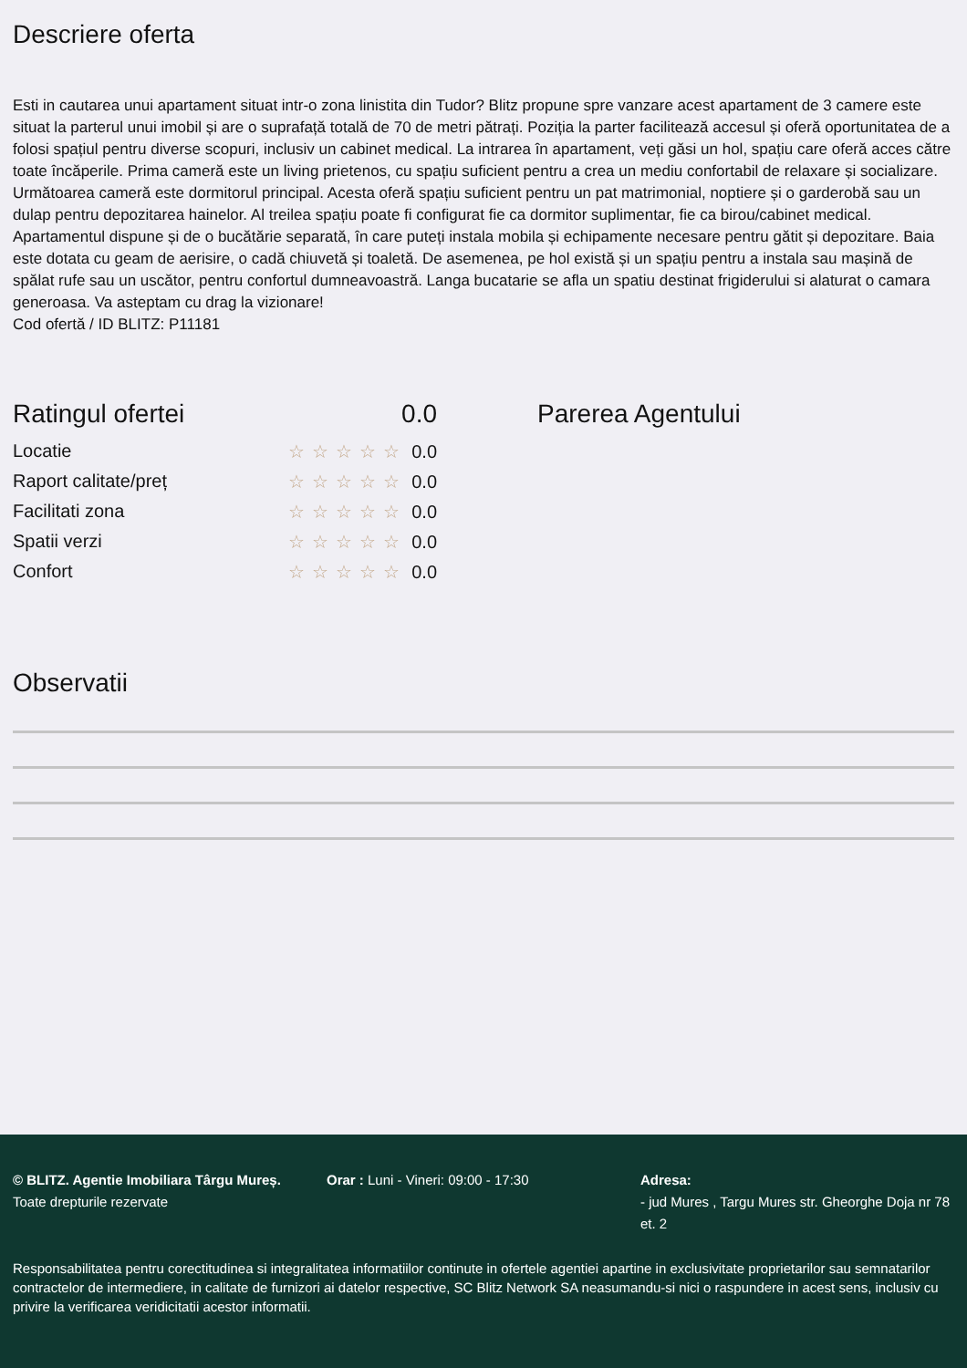Descriere oferta
Esti in cautarea unui apartament situat intr-o zona linistita din Tudor? Blitz propune spre vanzare acest apartament de 3 camere este situat la parterul unui imobil și are o suprafață totală de 70 de metri pătrați. Poziția la parter facilitează accesul și oferă oportunitatea de a folosi spațiul pentru diverse scopuri, inclusiv un cabinet medical. La intrarea în apartament, veți găsi un hol, spațiu care oferă acces către toate încăperile. Prima cameră este un living prietenos, cu spațiu suficient pentru a crea un mediu confortabil de relaxare și socializare. Următoarea cameră este dormitorul principal. Acesta oferă spațiu suficient pentru un pat matrimonial, noptiere și o garderobă sau un dulap pentru depozitarea hainelor. Al treilea spațiu poate fi configurat fie ca dormitor suplimentar, fie ca birou/cabinet medical. Apartamentul dispune și de o bucătărie separată, în care puteți instala mobila și echipamente necesare pentru gătit și depozitare. Baia este dotata cu geam de aerisire, o cadă chiuvetă și toaletă. De asemenea, pe hol există și un spațiu pentru a instala sau mașină de spălat rufe sau un uscător, pentru confortul dumneavoastră. Langa bucatarie se afla un spatiu destinat frigiderului si alaturat o camara generoasa. Va asteptam cu drag la vizionare!
Cod ofertă / ID BLITZ: P11181
Ratingul ofertei 0.0
Locatie ☆☆☆☆☆ 0.0
Raport calitate/preț ☆☆☆☆☆ 0.0
Facilitati zona ☆☆☆☆☆ 0.0
Spatii verzi ☆☆☆☆☆ 0.0
Confort ☆☆☆☆☆ 0.0
Parerea Agentului
Observatii
© BLITZ. Agentie Imobiliara Târgu Mureș.
Toate drepturile rezervate
Orar : Luni - Vineri: 09:00 - 17:30 Adresa:
- jud Mures , Targu Mures str. Gheorghe Doja nr 78 et. 2
Responsabilitatea pentru corectitudinea si integralitatea informatiilor continute in ofertele agentiei apartine in exclusivitate proprietarilor sau semnatarilor contractelor de intermediere, in calitate de furnizori ai datelor respective, SC Blitz Network SA neasumandu-si nici o raspundere in acest sens, inclusiv cu privire la verificarea veridicitatii acestor informatii.